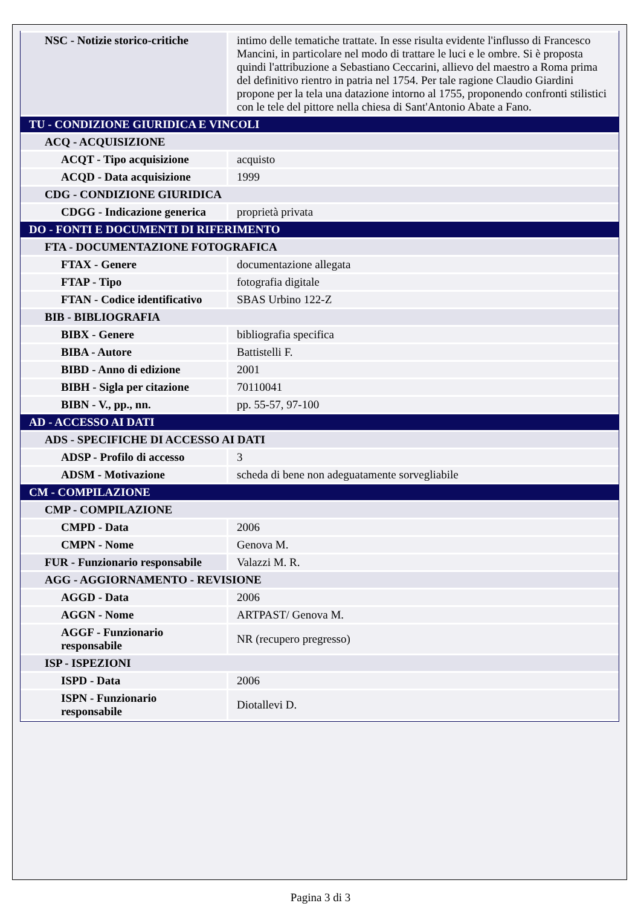| NSC - Notizie storico-critiche | intimo delle tematiche trattate. In esse risulta evidente l'influsso di Francesco Mancini, in particolare nel modo di trattare le luci e le ombre. Si è proposta quindi l'attribuzione a Sebastiano Ceccarini, allievo del maestro a Roma prima del definitivo rientro in patria nel 1754. Per tale ragione Claudio Giardini propone per la tela una datazione intorno al 1755, proponendo confronti stilistici con le tele del pittore nella chiesa di Sant'Antonio Abate a Fano. |
| TU - CONDIZIONE GIURIDICA E VINCOLI | |
| ACQ - ACQUISIZIONE | |
| ACQT - Tipo acquisizione | acquisto |
| ACQD - Data acquisizione | 1999 |
| CDG - CONDIZIONE GIURIDICA | |
| CDGG - Indicazione generica | proprietà privata |
| DO - FONTI E DOCUMENTI DI RIFERIMENTO | |
| FTA - DOCUMENTAZIONE FOTOGRAFICA | |
| FTAX - Genere | documentazione allegata |
| FTAP - Tipo | fotografia digitale |
| FTAN - Codice identificativo | SBAS Urbino 122-Z |
| BIB - BIBLIOGRAFIA | |
| BIBX - Genere | bibliografia specifica |
| BIBA - Autore | Battistelli F. |
| BIBD - Anno di edizione | 2001 |
| BIBH - Sigla per citazione | 70110041 |
| BIBN - V., pp., nn. | pp. 55-57, 97-100 |
| AD - ACCESSO AI DATI | |
| ADS - SPECIFICHE DI ACCESSO AI DATI | |
| ADSP - Profilo di accesso | 3 |
| ADSM - Motivazione | scheda di bene non adeguatamente sorvegliabile |
| CM - COMPILAZIONE | |
| CMP - COMPILAZIONE | |
| CMPD - Data | 2006 |
| CMPN - Nome | Genova M. |
| FUR - Funzionario responsabile | Valazzi M. R. |
| AGG - AGGIORNAMENTO - REVISIONE | |
| AGGD - Data | 2006 |
| AGGN - Nome | ARTPAST/ Genova M. |
| AGGF - Funzionario responsabile | NR (recupero pregresso) |
| ISP - ISPEZIONI | |
| ISPD - Data | 2006 |
| ISPN - Funzionario responsabile | Diotallevi D. |
Pagina 3 di 3